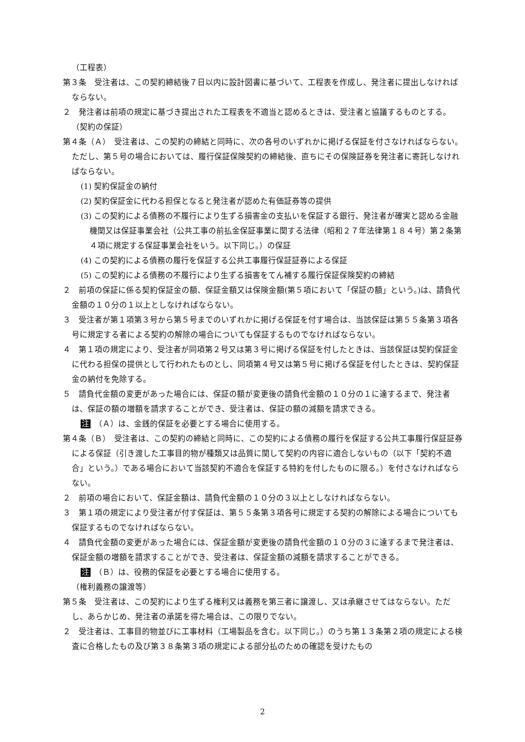（工程表）
第３条　受注者は、この契約締結後７日以内に設計図書に基づいて、工程表を作成し、発注者に提出しなければならない。
２　発注者は前項の規定に基づき提出された工程表を不適当と認めるときは、受注者と協議するものとする。
（契約の保証）
第４条（Ａ）　受注者は、この契約の締結と同時に、次の各号のいずれかに掲げる保証を付さなければならない。ただし、第５号の場合においては、履行保証保険契約の締結後、直ちにその保険証券を発注者に寄託しなければならない。
(1) 契約保証金の納付
(2) 契約保証金に代わる担保となると発注者が認めた有価証券等の提供
(3) この契約による債務の不履行により生ずる損害金の支払いを保証する銀行、発注者が確実と認める金融機関又は保証事業会社（公共工事の前払金保証事業に関する法律（昭和２７年法律第１８４号）第２条第４項に規定する保証事業会社をいう。以下同じ。）の保証
(4) この契約による債務の履行を保証する公共工事履行保証証券による保証
(5) この契約による債務の不履行により生ずる損害をてん補する履行保証保険契約の締結
２　前項の保証に係る契約保証金の額、保証金額又は保険金額(第５項において「保証の額」という。)は、請負代金額の１０分の１以上としなければならない。
３　受注者が第１項第３号から第５号までのいずれかに掲げる保証を付す場合は、当該保証は第５５条第３項各号に規定する者による契約の解除の場合についても保証するものでなければならない。
４　第１項の規定により、受注者が同項第２号又は第３号に掲げる保証を付したときは、当該保証は契約保証金に代わる担保の提供として行われたものとし、同項第４号又は第５号に掲げる保証を付したときは、契約保証金の納付を免除する。
５　請負代金額の変更があった場合には、保証の額が変更後の請負代金額の１０分の１に達するまで、発注者は、保証の額の増額を請求することができ、受注者は、保証の額の減額を請求できる。
注　（Ａ）は、金銭的保証を必要とする場合に使用する。
第４条（Ｂ）　受注者は、この契約の締結と同時に、この契約による債務の履行を保証する公共工事履行保証証券による保証（引き渡した工事目的物が種類又は品質に関して契約の内容に適合しないもの（以下「契約不適合」という。）である場合において当該契約不適合を保証する特約を付したものに限る。）を付さなければならない。
２　前項の場合において、保証金額は、請負代金額の１０分の３以上としなければならない。
３　第１項の規定により受注者が付す保証は、第５５条第３項各号に規定する契約の解除による場合についても保証するものでなければならない。
４　請負代金額の変更があった場合には、保証金額が変更後の請負代金額の１０分の３に達するまで発注者は、保証金額の増額を請求することができ、受注者は、保証金額の減額を請求することができる。
注　（Ｂ）は、役務的保証を必要とする場合に使用する。
（権利義務の譲渡等）
第５条　受注者は、この契約により生ずる権利又は義務を第三者に譲渡し、又は承継させてはならない。ただし、あらかじめ、発注者の承諾を得た場合は、この限りでない。
２　受注者は、工事目的物並びに工事材料（工場製品を含む。以下同じ。）のうち第１３条第２項の規定による検査に合格したもの及び第３８条第３項の規定による部分払のための確認を受けたもの
2